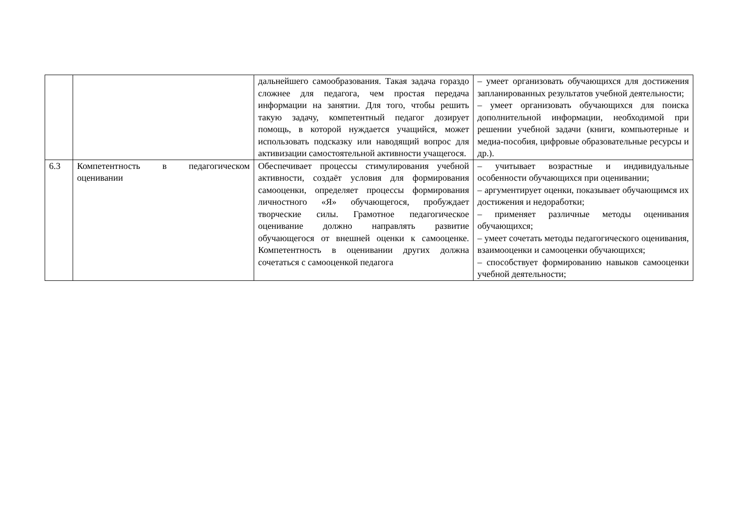| | | дальнейшего самообразования. Такая задача гораздо сложнее для педагога, чем простая передача информации на занятии. Для того, чтобы решить такую задачу, компетентный педагог дозирует помощь, в которой нуждается учащийся, может использовать подсказку или наводящий вопрос для активизации самостоятельной активности учащегося. | – умеет организовать обучающихся для достижения запланированных результатов учебной деятельности; – умеет организовать обучающихся для поиска дополнительной информации, необходимой при решении учебной задачи (книги, компьютерные и медиа-пособия, цифровые образовательные ресурсы и др.). |
| 6.3 | Компетентность в педагогическом оценивании | Обеспечивает процессы стимулирования учебной активности, создаёт условия для формирования самооценки, определяет процессы формирования личностного «Я» обучающегося, пробуждает творческие силы. Грамотное педагогическое оценивание должно направлять развитие обучающегося от внешней оценки к самооценке. Компетентность в оценивании других должна сочетаться с самооценкой педагога | – учитывает возрастные и индивидуальные особенности обучающихся при оценивании; – аргументирует оценки, показывает обучающимся их достижения и недоработки; – применяет различные методы оценивания обучающихся; – умеет сочетать методы педагогического оценивания, взаимооценки и самооценки обучающихся; – способствует формированию навыков самооценки учебной деятельности; |